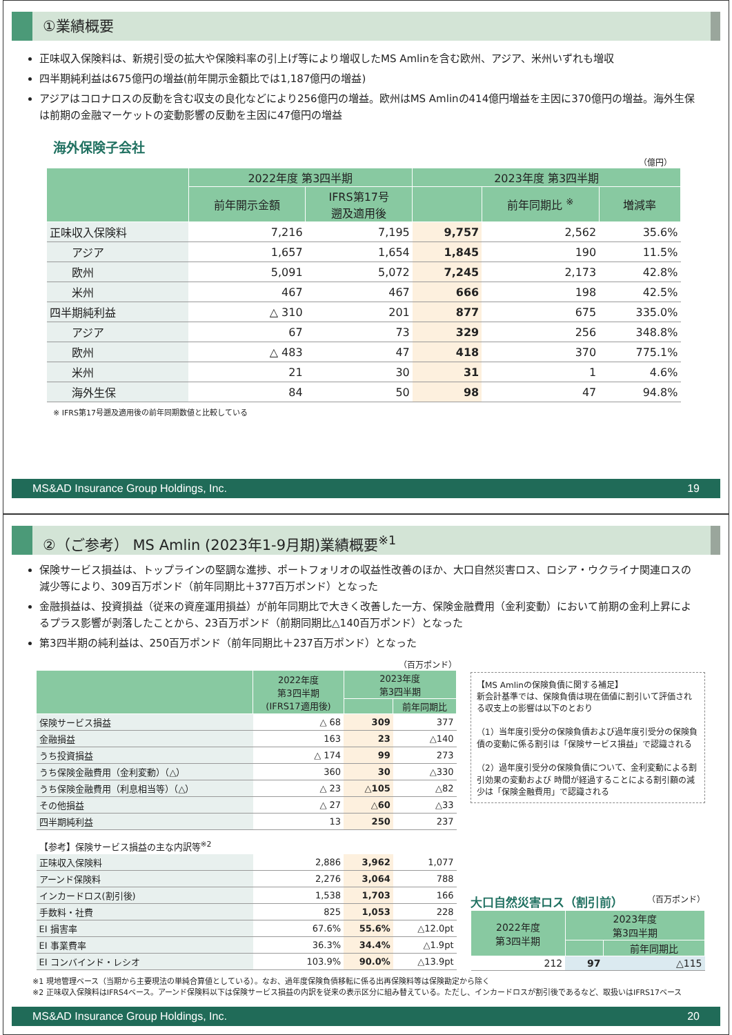①業績概要
正味収入保険料は、新規引受の拡大や保険料率の引上げ等により増収したMS Amlinを含む欧州、アジア、米州いずれも増収
四半期純利益は675億円の増益(前年開示金額比では1,187億円の増益)
アジアはコロナロスの反動を含む収支の良化などにより256億円の増益。欧州はMS Amlinの414億円増益を主因に370億円の増益。海外生保は前期の金融マーケットの変動影響の反動を主因に47億円の増益
海外保険子会社
（億円）
| | 2022年度 第3四半期 | | 2023年度 第3四半期 | | |
| --- | --- | --- | --- | --- | --- |
| | 前年開示金額 | IFRS第17号 遡及適用後 | | 前年同期比 <sup>※</sup> | 増減率 |
| 正味収入保険料 | 7,216 | 7,195 | 9,757 | 2,562 | 35.6% |
| アジア | 1,657 | 1,654 | 1,845 | 190 | 11.5% |
| 欧州 | 5,091 | 5,072 | 7,245 | 2,173 | 42.8% |
| 米州 | 467 | 467 | 666 | 198 | 42.5% |
| 四半期純利益 | △ 310 | 201 | 877 | 675 | 335.0% |
| アジア | 67 | 73 | 329 | 256 | 348.8% |
| 欧州 | △ 483 | 47 | 418 | 370 | 775.1% |
| 米州 | 21 | 30 | 31 | 1 | 4.6% |
| 海外生保 | 84 | 50 | 98 | 47 | 94.8% |
※ IFRS第17号遡及適用後の前年同期数値と比較している
MS&AD Insurance Group Holdings, Inc. 19
②（ご参考） MS Amlin (2023年1-9月期)業績概要<sup>※1</sup>
保険サービス損益は、トップラインの堅調な進捗、ポートフォリオの収益性改善のほか、大口自然災害ロス、ロシア・ウクライナ関連ロスの減少等により、309百万ポンド（前年同期比＋377百万ポンド）となった
金融損益は、投資損益（従来の資産運用損益）が前年同期比で大きく改善した一方、保険金融費用（金利変動）において前期の金利上昇によるプラス影響が剥落したことから、23百万ポンド（前期同期比△140百万ポンド）となった
第3四半期の純利益は、250百万ポンド（前年同期比＋237百万ポンド）となった
（百万ポンド）
| | 2022年度 第3四半期 (IFRS17適用後) | 2023年度 第3四半期 | |
| --- | --- | --- | --- |
| | | | 前年同期比 |
| 保険サービス損益 | △ 68 | 309 | 377 |
| 金融損益 | 163 | 23 | △140 |
| うち投資損益 | △ 174 | 99 | 273 |
| うち保険金融費用（金利変動）（△） | 360 | 30 | △330 |
| うち保険金融費用（利息相当等）（△） | △ 23 | △105 | △82 |
| その他損益 | △ 27 | △60 | △33 |
| 四半期純利益 | 13 | 250 | 237 |
| 【参考】保険サービス損益の主な内訳等<sup>※2</sup> | | | |
| 正味収入保険料 | 2,886 | 3,962 | 1,077 |
| アーンド保険料 | 2,276 | 3,064 | 788 |
| インカードロス(割引後) | 1,538 | 1,703 | 166 |
| 手数料・社費 | 825 | 1,053 | 228 |
| EI 損害率 | 67.6% | 55.6% | △12.0pt |
| EI 事業費率 | 36.3% | 34.4% | △1.9pt |
| EI コンバインド・レシオ | 103.9% | 90.0% | △13.9pt |
【MS Amlinの保険負債に関する補足】
新会計基準では、保険負債は現在価値に割引いて評価される収支上の影響は以下のとおり
（1）当年度引受分の保険負債および過年度引受分の保険負債の変動に係る割引は「保険サービス損益」で認識される
（2）過年度引受分の保険負債について、金利変動による割引効果の変動および 時間が経過することによる割引額の減少は「保険金融費用」で認識される
大口自然災害ロス（割引前） （百万ポンド）
| 2022年度 第3四半期 | 2023年度 第3四半期 | |
| --- | --- | --- |
| | | 前年同期比 |
| 212 | 97 | △115 |
※1 現地管理ベース（当期から主要現法の単純合算値としている）。なお、過年度保険負債移転に係る出再保険料等は保険勘定から除く
※2 正味収入保険料はIFRS4ベース。アーンド保険料以下は保険サービス損益の内訳を従来の表示区分に組み替えている。ただし、インカードロスが割引後であるなど、取扱いはIFRS17ベース
MS&AD Insurance Group Holdings, Inc. 20